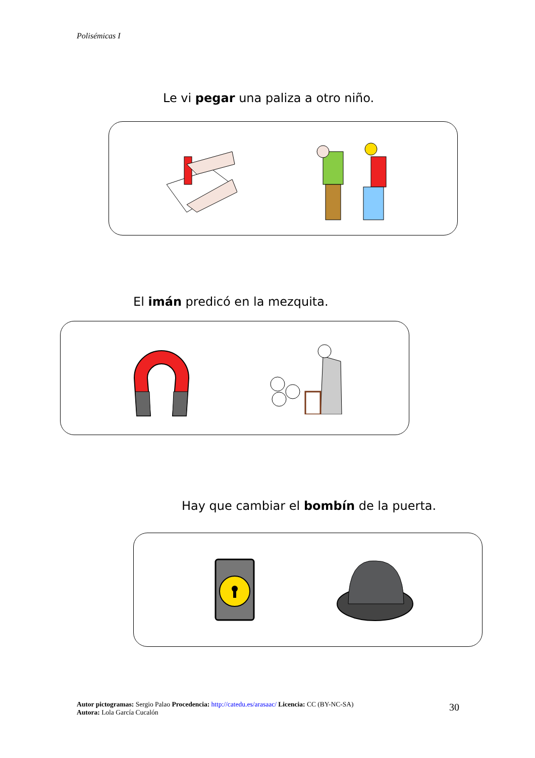Polisémicas I
Le vi pegar una paliza a otro niño.
El imán predicó en la mezquita.
Hay que cambiar el bombín de la puerta.
Autor pictogramas: Sergio Palao Procedencia: http://catedu.es/arasaac/ Licencia: CC (BY-NC-SA)
Autora: Lola García Cucalón
30